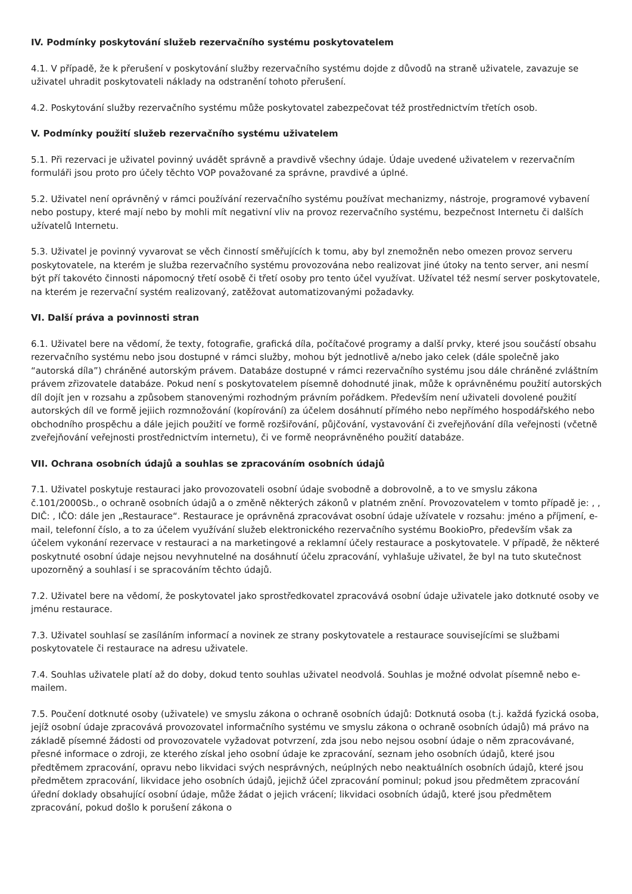IV. Podmínky poskytování služeb rezervačního systému poskytovatelem
4.1. V případě, že k přerušení v poskytování služby rezervačního systému dojde z důvodů na straně uživatele, zavazuje se uživatel uhradit poskytovateli náklady na odstranění tohoto přerušení.
4.2. Poskytování služby rezervačního systému může poskytovatel zabezpečovat též prostřednictvím třetích osob.
V. Podmínky použití služeb rezervačního systému uživatelem
5.1. Při rezervaci je uživatel povinný uvádět správně a pravdivě všechny údaje. Údaje uvedené uživatelem v rezervačním formuláři jsou proto pro účely těchto VOP považované za správne, pravdivé a úplné.
5.2. Uživatel není oprávněný v rámci používání rezervačního systému používat mechanizmy, nástroje, programové vybavení nebo postupy, které mají nebo by mohli mít negativní vliv na provoz rezervačního systému, bezpečnost Internetu či dalších užívatelů Internetu.
5.3. Uživatel je povinný vyvarovat se věch činností směřujících k tomu, aby byl znemožněn nebo omezen provoz serveru poskytovatele, na kterém je služba rezervačního systému provozována nebo realizovat jiné útoky na tento server, ani nesmí být pří takovéto činnosti nápomocný třetí osobě či třetí osoby pro tento účel využívat. Užívatel též nesmí server poskytovatele, na kterém je rezervační systém realizovaný, zatěžovat automatizovanými požadavky.
VI. Další práva a povinnosti stran
6.1. Uživatel bere na vědomí, že texty, fotografie, grafická díla, počítačové programy a další prvky, které jsou součástí obsahu rezervačního systému nebo jsou dostupné v rámci služby, mohou být jednotlivě a/nebo jako celek (dále společně jako “autorská díla”) chráněné autorským právem. Databáze dostupné v rámci rezervačního systému jsou dále chráněné zvláštním právem zřizovatele databáze. Pokud není s poskytovatelem písemně dohodnuté jinak, může k oprávněnému použití autorských díl dojít jen v rozsahu a způsobem stanovenými rozhodným právním pořádkem. Především není uživateli dovolené použití autorských díl ve formě jejiich rozmnožování (kopírování) za účelem dosáhnutí přímého nebo nepřímého hospodářského nebo obchodního prospěchu a dále jejich použití ve formě rozšiřování, půjčování, vystavování či zveřejňování díla veřejnosti (včetně zveřejňování veřejnosti prostřednictvím internetu), či ve formě neoprávněného použití databáze.
VII. Ochrana osobních údajů a souhlas se zpracováním osobních údajů
7.1. Uživatel poskytuje restauraci jako provozovateli osobní údaje svobodně a dobrovolně, a to ve smyslu zákona č.101/2000Sb., o ochraně osobních údajů a o změně některých zákonů v platném znění. Provozovatelem v tomto případě je: , , DIČ: , IČO: dále jen „Restaurace“. Restaurace je oprávněná zpracovávat osobní údaje užívatele v rozsahu: jméno a příjmení, e-mail, telefonní číslo, a to za účelem využívání služeb elektronického rezervačního systému BookioPro, především však za účelem vykonání rezervace v restauraci a na marketingové a reklamní účely restaurace a poskytovatele. V případě, že některé poskytnuté osobní údaje nejsou nevyhnutelné na dosáhnutí účelu zpracování, vyhlašuje uživatel, že byl na tuto skutečnost upozorněný a souhlasí i se spracováním těchto údajů.
7.2. Uživatel bere na vědomí, že poskytovatel jako sprostředkovatel zpracovává osobní údaje uživatele jako dotknuté osoby ve jménu restaurace.
7.3. Uživatel souhlasí se zasíláním informací a novinek ze strany poskytovatele a restaurace souvisejícími se službami poskytovatele či restaurace na adresu uživatele.
7.4. Souhlas uživatele platí až do doby, dokud tento souhlas uživatel neodvolá. Souhlas je možné odvolat písemně nebo e-mailem.
7.5. Poučení dotknuté osoby (uživatele) ve smyslu zákona o ochraně osobních údajů: Dotknutá osoba (t.j. každá fyzická osoba, jejíž osobní údaje zpracovává provozovatel informačního systému ve smyslu zákona o ochraně osobních údajů) má právo na základě písemné žádosti od provozovatele vyžadovat potvrzení, zda jsou nebo nejsou osobní údaje o něm zpracovávané, přesné informace o zdroji, ze kterého získal jeho osobní údaje ke zpracování, seznam jeho osobních údajů, které jsou předtěmem zpracování, opravu nebo likvidaci svých nesprávných, neúplných nebo neaktuálních osobních údajů, které jsou předmětem zpracování, likvidace jeho osobních údajů, jejichž účel zpracování pominul; pokud jsou předmětem zpracování úřední doklady obsahující osobní údaje, může žádat o jejich vrácení; likvidaci osobních údajů, které jsou předmětem zpracování, pokud došlo k porušení zákona o